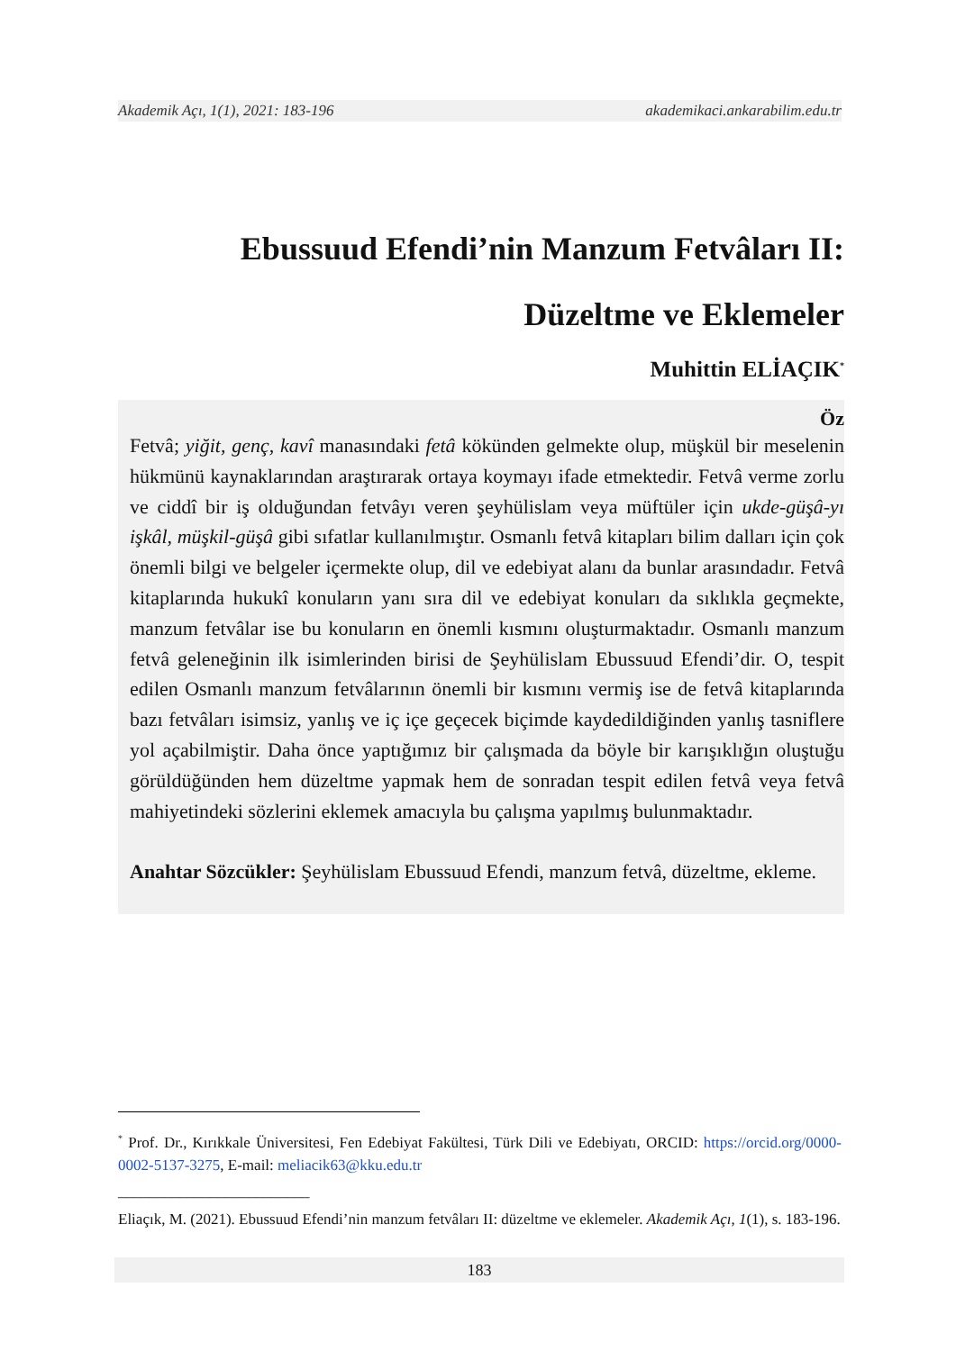Akademik Açı, 1(1), 2021: 183-196 akademikaci.ankarabilim.edu.tr
Ebussuud Efendi’nin Manzum Fetvâları II:
Düzeltme ve Eklemeler
Muhittin ELİAÇIK<sup>*</sup>
Öz
Fetvâ; yiğit, genç, kavî manasındaki fetâ kökünden gelmekte olup, müşkül bir meselenin hükmünü kaynaklarından araştırarak ortaya koymayı ifade etmektedir. Fetvâ verme zorlu ve ciddî bir iş olduğundan fetvâyı veren şeyhülislam veya müftüler için ukde-güşâ-yı işkâl, müşkil-güşâ gibi sıfatlar kullanılmıştır. Osmanlı fetvâ kitapları bilim dalları için çok önemli bilgi ve belgeler içermekte olup, dil ve edebiyat alanı da bunlar arasındadır. Fetvâ kitaplarında hukukî konuların yanı sıra dil ve edebiyat konuları da sıklıkla geçmekte, manzum fetvâlar ise bu konuların en önemli kısmını oluşturmaktadır. Osmanlı manzum fetvâ geleneğinin ilk isimlerinden birisi de Şeyhülislam Ebussuud Efendi’dir. O, tespit edilen Osmanlı manzum fetvâlarının önemli bir kısmını vermiş ise de fetvâ kitaplarında bazı fetvâları isimsiz, yanlış ve iç içe geçecek biçimde kaydedildiğinden yanlış tasniflere yol açabilmiştir. Daha önce yaptığımız bir çalışmada da böyle bir karışıklığın oluştuğu görüldüğünden hem düzeltme yapmak hem de sonradan tespit edilen fetvâ veya fetvâ mahiyetindeki sözlerini eklemek amacıyla bu çalışma yapılmış bulunmaktadır.
Anahtar Sözcükler: Şeyhülislam Ebussuud Efendi, manzum fetvâ, düzeltme, ekleme.
<sup>*</sup> Prof. Dr., Kırıkkale Üniversitesi, Fen Edebiyat Fakültesi, Türk Dili ve Edebiyatı, ORCID: https://orcid.org/0000-0002-5137-3275, E-mail: meliacik63@kku.edu.tr
_________________________
Eliaçık, M. (2021). Ebussuud Efendi’nin manzum fetvâları II: düzeltme ve eklemeler. Akademik Açı, 1(1), s. 183-196.
183